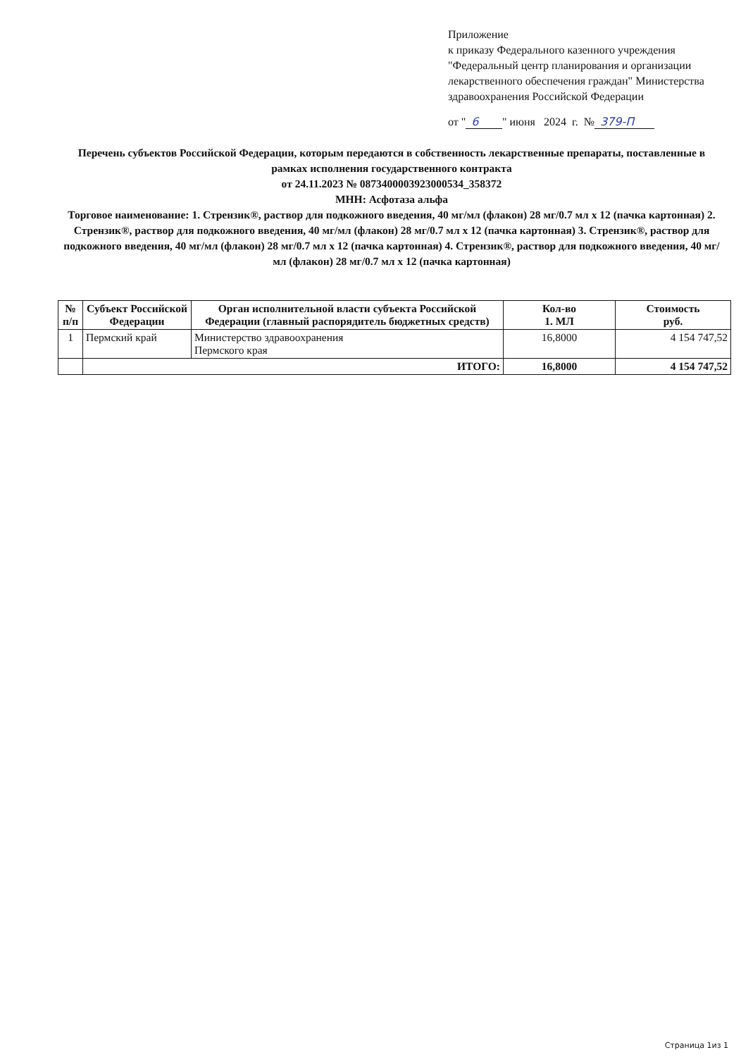Приложение
к приказу Федерального казенного учреждения "Федеральный центр планирования и организации лекарственного обеспечения граждан" Министерства здравоохранения Российской Федерации
от " 6 " июня 2024 г. № 379-П
Перечень субъектов Российской Федерации, которым передаются в собственность лекарственные препараты, поставленные в рамках исполнения государственного контракта
от 24.11.2023 № 0873400003923000534_358372
МНН: Асфотаза альфа
Торговое наименование: 1. Стрензик®, раствор для подкожного введения, 40 мг/мл (флакон) 28 мг/0.7 мл x 12 (пачка картонная) 2. Стрензик®, раствор для подкожного введения, 40 мг/мл (флакон) 28 мг/0.7 мл x 12 (пачка картонная) 3. Стрензик®, раствор для подкожного введения, 40 мг/мл (флакон) 28 мг/0.7 мл x 12 (пачка картонная) 4. Стрензик®, раствор для подкожного введения, 40 мг/мл (флакон) 28 мг/0.7 мл x 12 (пачка картонная)
| № п/п | Субъект Российской Федерации | Орган исполнительной власти субъекта Российской Федерации (главный распорядитель бюджетных средств) | Кол-во 1. МЛ | Стоимость руб. |
| --- | --- | --- | --- | --- |
| 1 | Пермский край | Министерство здравоохранения Пермского края | 16,8000 | 4 154 747,52 |
| | ИТОГО: | | 16,8000 | 4 154 747,52 |
Страница 1из 1